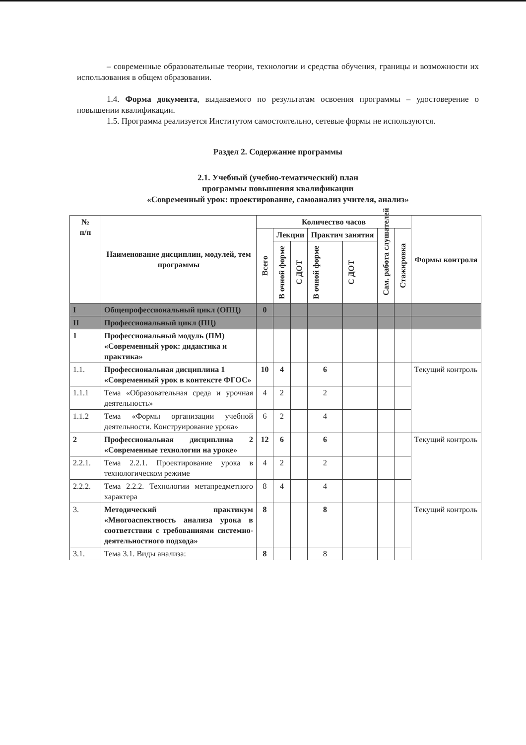– современные образовательные теории, технологии и средства обучения, границы и возможности их использования в общем образовании.
1.4. Форма документа, выдаваемого по результатам освоения программы – удостоверение о повышении квалификации.
1.5. Программа реализуется Институтом самостоятельно, сетевые формы не используются.
Раздел 2. Содержание программы
2.1. Учебный (учебно-тематический) план
программы повышения квалификации
«Современный урок: проектирование, самоанализ учителя, анализ»
| № п/п | Наименование дисциплин, модулей, тем программы | Количество часов | | | | | | | Формы контроля |
| --- | --- | --- | --- | --- | --- | --- | --- | --- | --- |
| | | Всего | Лекции | | Практич занятия | | Сам. работа слушателей | Стажировка | |
| | | | В очной форме | С ДОТ | В очной форме | С ДОТ | | | |
| I | Общепрофессиональный цикл (ОПЦ) | 0 | | | | | | | |
| II | Профессиональный цикл (ПЦ) | | | | | | | | |
| 1 | Профессиональный модуль (ПМ) «Современный урок: дидактика и практика» | | | | | | | | |
| 1.1. | Профессиональная дисциплина 1 «Современный урок в контексте ФГОС» | 10 | 4 | | 6 | | | | Текущий контроль |
| 1.1.1 | Тема «Образовательная среда и урочная деятельность» | 4 | 2 | | 2 | | | | |
| 1.1.2 | Тема «Формы организации учебной деятельности. Конструирование урока» | 6 | 2 | | 4 | | | | |
| 2 | Профессиональная дисциплина 2 «Современные технологии на уроке» | 12 | 6 | | 6 | | | | Текущий контроль |
| 2.2.1. | Тема 2.2.1. Проектирование урока в технологическом режиме | 4 | 2 | | 2 | | | | |
| 2.2.2. | Тема 2.2.2. Технологии метапредметного характера | 8 | 4 | | 4 | | | | |
| 3. | Методический практикум «Многоаспектность анализа урока в соответствии с требованиями системно-деятельностного подхода» | 8 | | | 8 | | | | Текущий контроль |
| 3.1. | Тема 3.1. Виды анализа: | 8 | | | 8 | | | | |